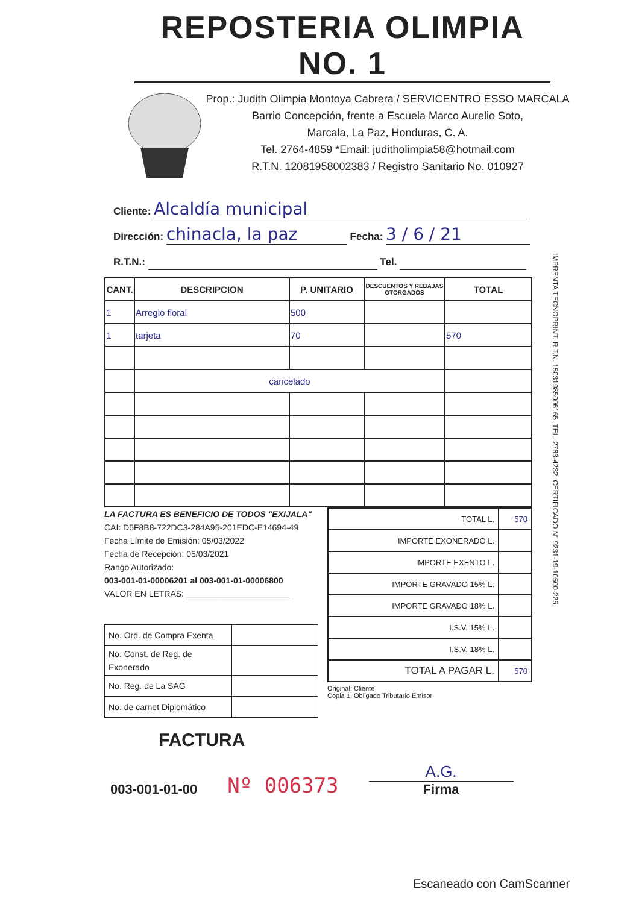REPOSTERIA OLIMPIA NO. 1
Prop.: Judith Olimpia Montoya Cabrera / SERVICENTRO ESSO MARCALA
Barrio Concepción, frente a Escuela Marco Aurelio Soto,
Marcala, La Paz, Honduras, C. A.
Tel. 2764-4859 *Email: juditholimpia58@hotmail.com
R.T.N. 12081958002383 / Registro Sanitario No. 010927
Cliente: Alcaldía municipal
Dirección: chinacla, la paz Fecha: 3 / 6 / 21
R.T.N.: Tel.
| CANT. | DESCRIPCION | P. UNITARIO | DESCUENTOS Y REBAJAS OTORGADOS | TOTAL |
| --- | --- | --- | --- | --- |
| 1 | Arreglo floral | 500 | | |
| 1 | tarjeta | 70 | | 570 |
| | cancelado | | | |
LA FACTURA ES BENEFICIO DE TODOS "EXIJALA"
CAI: D5F8B8-722DC3-284A95-201EDC-E14694-49
Fecha Límite de Emisión: 05/03/2022
Fecha de Recepción: 05/03/2021
Rango Autorizado:
003-001-01-00006201 al 003-001-01-00006800
VALOR EN LETRAS: ______________________
| No. Ord. de Compra Exenta | |
| No. Const. de Reg. de Exonerado | |
| No. Reg. de La SAG | |
| No. de carnet Diplomático | |
| TOTAL L. | 570 |
| IMPORTE EXONERADO L. | |
| IMPORTE EXENTO L. | |
| IMPORTE GRAVADO 15% L. | |
| IMPORTE GRAVADO 18% L. | |
| I.S.V. 15% L. | |
| I.S.V. 18% L. | |
| TOTAL A PAGAR L. | 570 |
Original: Cliente
Copia 1: Obligado Tributario Emisor
FACTURA
003-001-01-00 Nº 006373 A.G.
Firma
IMPRENTA TECNOPRINT. R.T.N. 15031985006165. TEL. 2783-4232. CERTIFICADO N° 9231-19-10500-225
Escaneado con CamScanner